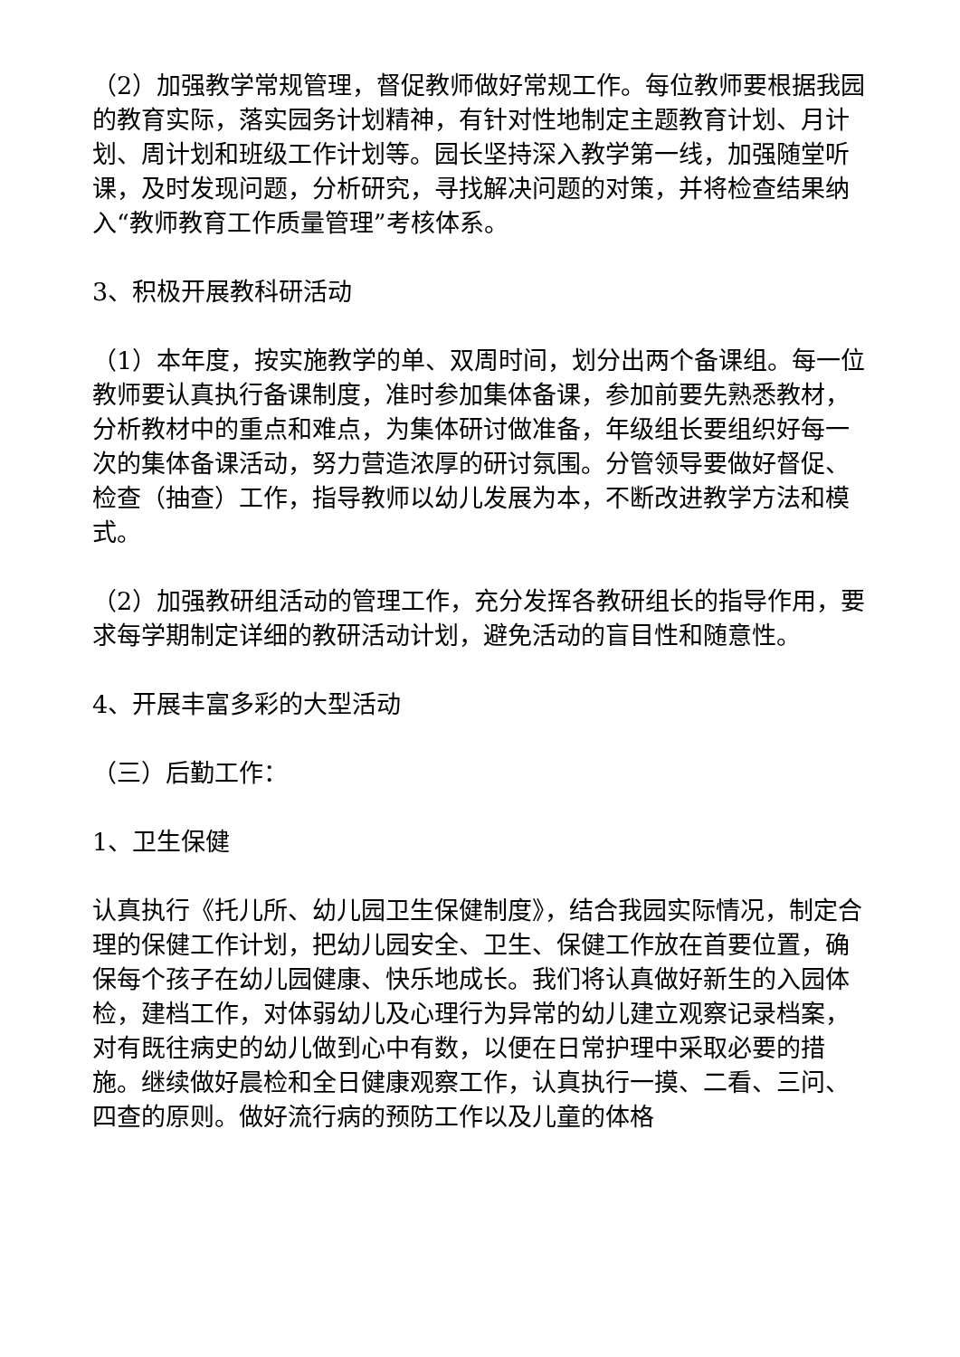（2）加强教学常规管理，督促教师做好常规工作。每位教师要根据我园的教育实际，落实园务计划精神，有针对性地制定主题教育计划、月计划、周计划和班级工作计划等。园长坚持深入教学第一线，加强随堂听课，及时发现问题，分析研究，寻找解决问题的对策，并将检查结果纳入“教师教育工作质量管理”考核体系。
3、积极开展教科研活动
（1）本年度，按实施教学的单、双周时间，划分出两个备课组。每一位教师要认真执行备课制度，准时参加集体备课，参加前要先熟悉教材，分析教材中的重点和难点，为集体研讨做准备，年级组长要组织好每一次的集体备课活动，努力营造浓厚的研讨氛围。分管领导要做好督促、检查（抽查）工作，指导教师以幼儿发展为本，不断改进教学方法和模式。
（2）加强教研组活动的管理工作，充分发挥各教研组长的指导作用，要求每学期制定详细的教研活动计划，避免活动的盲目性和随意性。
4、开展丰富多彩的大型活动
（三）后勤工作：
1、卫生保健
认真执行《托儿所、幼儿园卫生保健制度》，结合我园实际情况，制定合理的保健工作计划，把幼儿园安全、卫生、保健工作放在首要位置，确保每个孩子在幼儿园健康、快乐地成长。我们将认真做好新生的入园体检，建档工作，对体弱幼儿及心理行为异常的幼儿建立观察记录档案，对有既往病史的幼儿做到心中有数，以便在日常护理中采取必要的措施。继续做好晨检和全日健康观察工作，认真执行一摸、二看、三问、四查的原则。做好流行病的预防工作以及儿童的体格